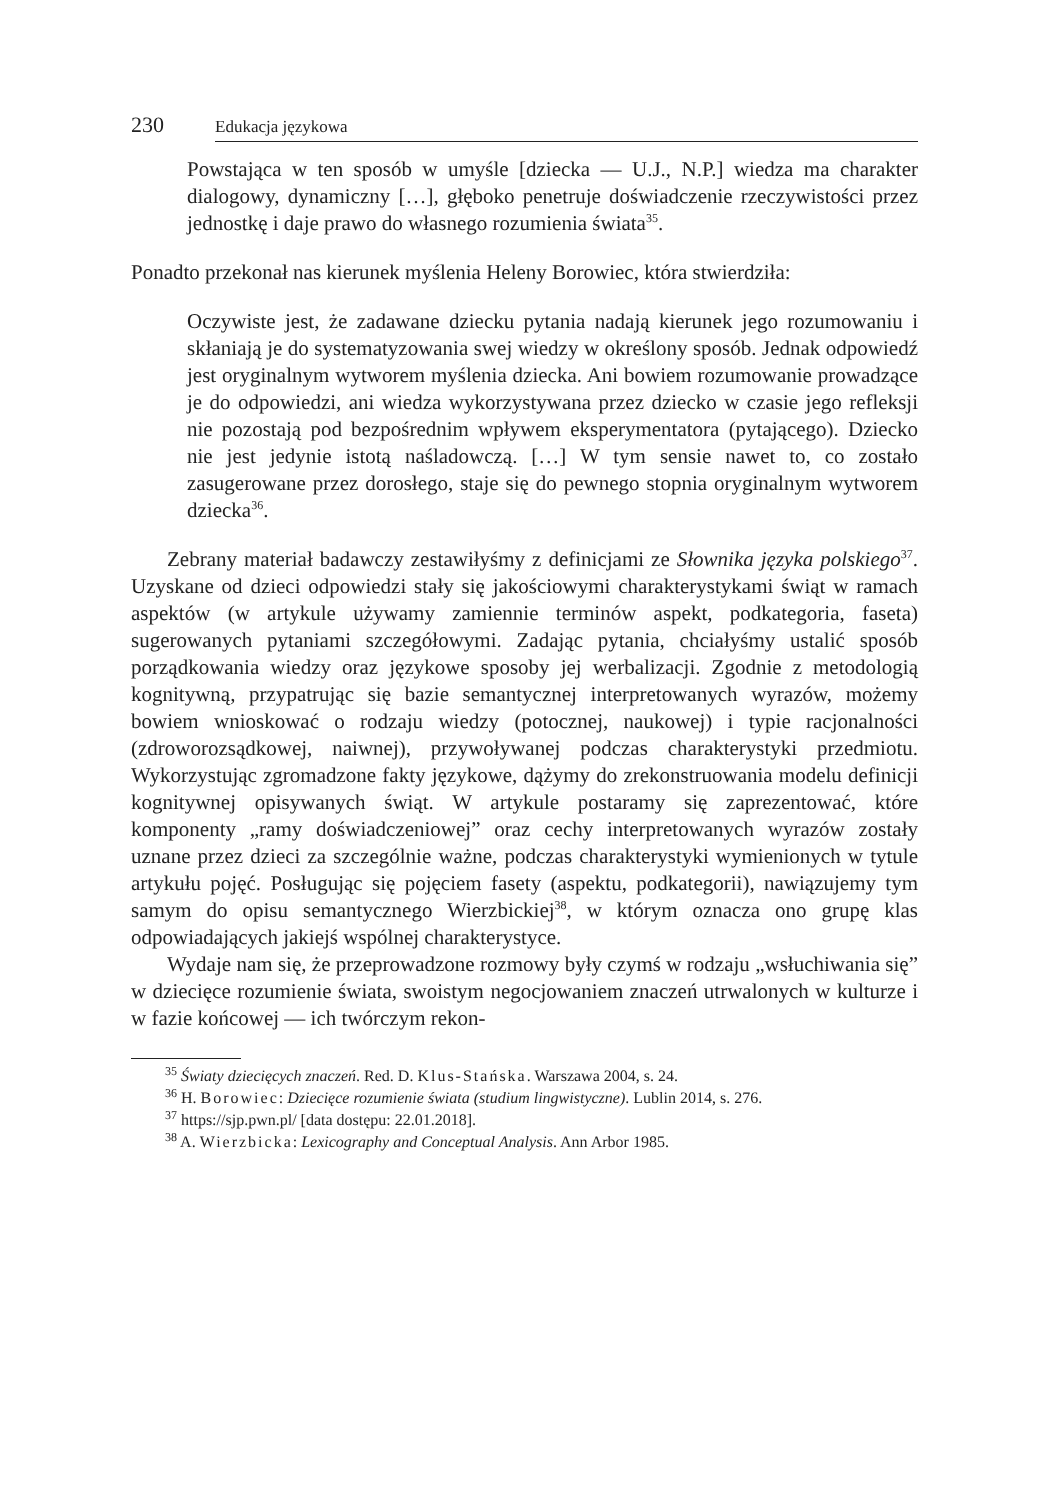230 Edukacja językowa
Powstająca w ten sposób w umyśle [dziecka — U.J., N.P.] wiedza ma charakter dialogowy, dynamiczny […], głęboko penetruje doświadczenie rzeczywistości przez jednostkę i daje prawo do własnego rozumienia świata<sup>35</sup>.
Ponadto przekonał nas kierunek myślenia Heleny Borowiec, która stwierdziła:
Oczywiste jest, że zadawane dziecku pytania nadają kierunek jego rozumowaniu i skłaniają je do systematyzowania swej wiedzy w określony sposób. Jednak odpowiedź jest oryginalnym wytworem myślenia dziecka. Ani bowiem rozumowanie prowadzące je do odpowiedzi, ani wiedza wykorzystywana przez dziecko w czasie jego refleksji nie pozostają pod bezpośrednim wpływem eksperymentatora (pytającego). Dziecko nie jest jedynie istotą naśladowczą. […] W tym sensie nawet to, co zostało zasugerowane przez dorosłego, staje się do pewnego stopnia oryginalnym wytworem dziecka<sup>36</sup>.
Zebrany materiał badawczy zestawiłyśmy z definicjami ze Słownika języka polskiego<sup>37</sup>. Uzyskane od dzieci odpowiedzi stały się jakościowymi charakterystykami świąt w ramach aspektów (w artykule używamy zamiennie terminów aspekt, podkategoria, faseta) sugerowanych pytaniami szczegółowymi. Zadając pytania, chciałyśmy ustalić sposób porządkowania wiedzy oraz językowe sposoby jej werbalizacji. Zgodnie z metodologią kognitywną, przypatrując się bazie semantycznej interpretowanych wyrazów, możemy bowiem wnioskować o rodzaju wiedzy (potocznej, naukowej) i typie racjonalności (zdroworozsądkowej, naiwnej), przywoływanej podczas charakterystyki przedmiotu. Wykorzystując zgromadzone fakty językowe, dążymy do zrekonstruowania modelu definicji kognitywnej opisywanych świąt. W artykule postaramy się zaprezentować, które komponenty „ramy doświadczeniowej” oraz cechy interpretowanych wyrazów zostały uznane przez dzieci za szczególnie ważne, podczas charakterystyki wymienionych w tytule artykułu pojęć. Posługując się pojęciem fasety (aspektu, podkategorii), nawiązujemy tym samym do opisu semantycznego Wierzbickiej<sup>38</sup>, w którym oznacza ono grupę klas odpowiadających jakiejś wspólnej charakterystyce.
Wydaje nam się, że przeprowadzone rozmowy były czymś w rodzaju „wsłuchiwania się” w dziecięce rozumienie świata, swoistym negocjowaniem znaczeń utrwalonych w kulturze i w fazie końcowej — ich twórczym rekon-
<sup>35</sup> Światy dziecięcych znaczeń. Red. D. Klus-Stańska. Warszawa 2004, s. 24.
<sup>36</sup> H. Borowiec: Dziecięce rozumienie świata (studium lingwistyczne). Lublin 2014, s. 276.
<sup>37</sup> https://sjp.pwn.pl/ [data dostępu: 22.01.2018].
<sup>38</sup> A. Wierzbicka: Lexicography and Conceptual Analysis. Ann Arbor 1985.